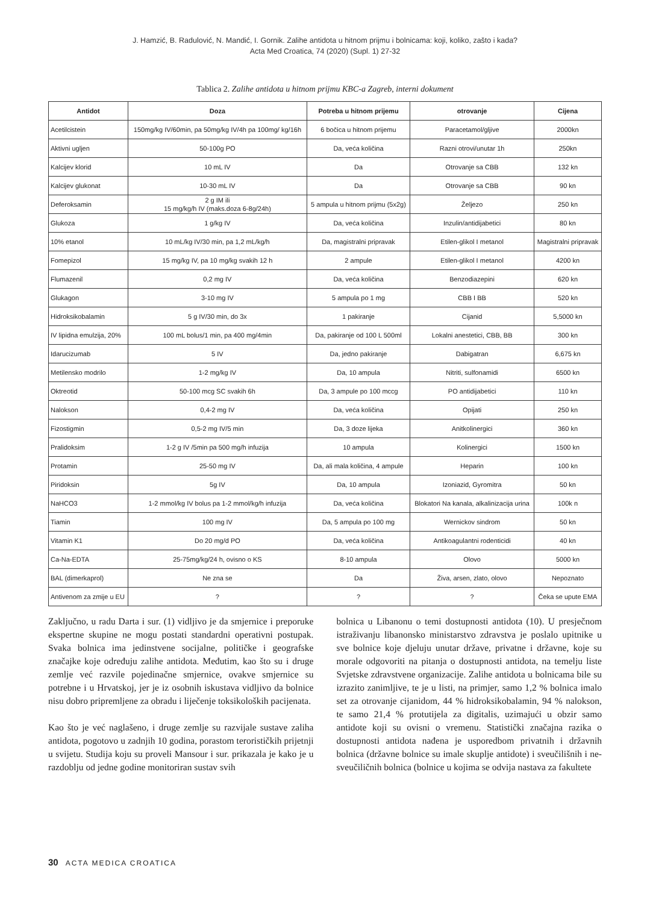J. Hamzić, B. Radulović, N. Mandić, I. Gornik. Zalihe antidota u hitnom prijmu i bolnicama: koji, koliko, zašto i kada?
Acta Med Croatica, 74 (2020) (Supl. 1) 27-32
Tablica 2. Zalihe antidota u hitnom prijmu KBC-a Zagreb, interni dokument
| Antidot | Doza | Potreba u hitnom prijemu | otrovanje | Cijena |
| --- | --- | --- | --- | --- |
| Acetilcistein | 150mg/kg IV/60min, pa 50mg/kg IV/4h pa 100mg/ kg/16h | 6 bočica u hitnom prijemu | Paracetamol/gljive | 2000kn |
| Aktivni ugljen | 50-100g PO | Da, veća količina | Razni otrovi/unutar 1h | 250kn |
| Kalcijev klorid | 10 mL IV | Da | Otrovanje sa CBB | 132 kn |
| Kalcijev glukonat | 10-30 mL IV | Da | Otrovanje sa CBB | 90 kn |
| Deferoksamin | 2 g IM ili 15 mg/kg/h IV (maks.doza 6-8g/24h) | 5 ampula u hitnom prijmu (5x2g) | Željezo | 250 kn |
| Glukoza | 1 g/kg IV | Da, veća količina | Inzulin/antidijabetici | 80 kn |
| 10% etanol | 10 mL/kg IV/30 min, pa 1,2 mL/kg/h | Da, magistralni pripravak | Etilen-glikol I metanol | Magistralni pripravak |
| Fomepizol | 15 mg/kg IV, pa 10 mg/kg svakih 12 h | 2 ampule | Etilen-glikol I metanol | 4200 kn |
| Flumazenil | 0,2 mg IV | Da, veća količina | Benzodiazepini | 620 kn |
| Glukagon | 3-10 mg IV | 5 ampula po 1 mg | CBB I BB | 520 kn |
| Hidroksikobalamin | 5 g IV/30 min, do 3x | 1 pakiranje | Cijanid | 5,5000 kn |
| IV lipidna emulzija, 20% | 100 mL bolus/1 min, pa 400 mg/4min | Da, pakiranje od 100 L 500ml | Lokalni anestetici, CBB, BB | 300 kn |
| Idarucizumab | 5 IV | Da, jedno pakiranje | Dabigatran | 6,675 kn |
| Metilensko modrilo | 1-2 mg/kg IV | Da, 10 ampula | Nitriti, sulfonamidi | 6500 kn |
| Oktreotid | 50-100 mcg SC svakih 6h | Da, 3 ampule po 100 mccg | PO antidijabetici | 110 kn |
| Nalokson | 0,4-2 mg IV | Da, veća količina | Opijati | 250 kn |
| Fizostigmin | 0,5-2 mg IV/5 min | Da, 3 doze lijeka | Anitkolinergici | 360 kn |
| Pralidoksim | 1-2 g IV /5min pa 500 mg/h infuzija | 10 ampula | Kolinergici | 1500 kn |
| Protamin | 25-50 mg IV | Da, ali mala količina, 4 ampule | Heparin | 100 kn |
| Piridoksin | 5g IV | Da, 10 ampula | Izoniazid, Gyromitra | 50 kn |
| NaHCO3 | 1-2 mmol/kg IV bolus pa 1-2 mmol/kg/h infuzija | Da, veća količina | Blokatori Na kanala, alkalinizacija urina | 100k n |
| Tiamin | 100 mg IV | Da, 5 ampula po 100 mg | Wernickov sindrom | 50 kn |
| Vitamin K1 | Do 20 mg/d PO | Da, veća količina | Antikoagulantni rodenticidi | 40 kn |
| Ca-Na-EDTA | 25-75mg/kg/24 h, ovisno o KS | 8-10 ampula | Olovo | 5000 kn |
| BAL (dimerkaprol) | Ne zna se | Da | Živa, arsen, zlato, olovo | Nepoznato |
| Antivenom za zmije u EU | ? | ? | ? | Čeka se upute EMA |
Zaključno, u radu Darta i sur. (1) vidljivo je da smjernice i preporuke ekspertne skupine ne mogu postati standardni operativni postupak. Svaka bolnica ima jedinstvene socijalne, političke i geografske značajke koje određuju zalihe antidota. Međutim, kao što su i druge zemlje već razvile pojedinačne smjernice, ovakve smjernice su potrebne i u Hrvatskoj, jer je iz osobnih iskustava vidljivo da bolnice nisu dobro pripremljene za obradu i liječenje toksikoloških pacijenata.
Kao što je već naglašeno, i druge zemlje su razvijale sustave zaliha antidota, pogotovo u zadnjih 10 godina, porastom terorističkih prijetnji u svijetu. Studija koju su proveli Mansour i sur. prikazala je kako je u razdoblju od jedne godine monitoriran sustav svih
bolnica u Libanonu o temi dostupnosti antidota (10). U presječnom istraživanju libanonsko ministarstvo zdravstva je poslalo upitnike u sve bolnice koje djeluju unutar države, privatne i državne, koje su morale odgovoriti na pitanja o dostupnosti antidota, na temelju liste Svjetske zdravstvene organizacije. Zalihe antidota u bolnicama bile su izrazito zanimljive, te je u listi, na primjer, samo 1,2 % bolnica imalo set za otrovanje cijanidom, 44 % hidroksikobalamin, 94 % nalokson, te samo 21,4 % protutijela za digitalis, uzimajući u obzir samo antidote koji su ovisni o vremenu. Statistički značajna razika o dostupnosti antidota nađena je usporedbom privatnih i državnih bolnica (državne bolnice su imale skuplje antidote) i sveučilišnih i ne-sveučiličnih bolnica (bolnice u kojima se odvija nastava za fakultete
30 ACTA MEDICA CROATICA